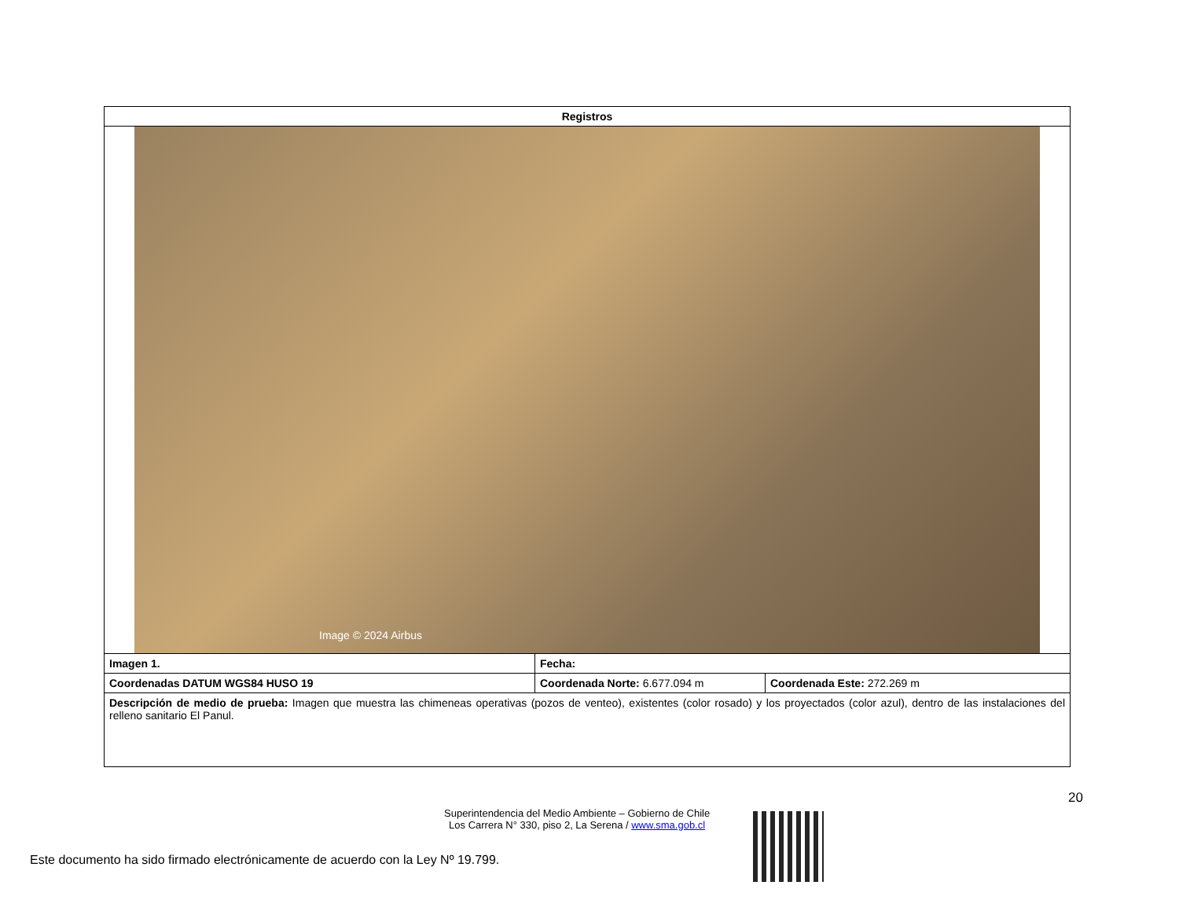| Registros | | |
| --- | --- | --- |
| Image © 2024 Airbus | | |
| Imagen 1. | Fecha: | |
| Coordenadas DATUM WGS84 HUSO 19 | Coordenada Norte: 6.677.094 m | Coordenada Este: 272.269 m |
| Descripción de medio de prueba: Imagen que muestra las chimeneas operativas (pozos de venteo), existentes (color rosado) y los proyectados (color azul), dentro de las instalaciones del relleno sanitario El Panul. | | |
20
Superintendencia del Medio Ambiente – Gobierno de Chile
Los Carrera N° 330, piso 2, La Serena / www.sma.gob.cl
Este documento ha sido firmado electrónicamente de acuerdo con la Ley Nº 19.799.